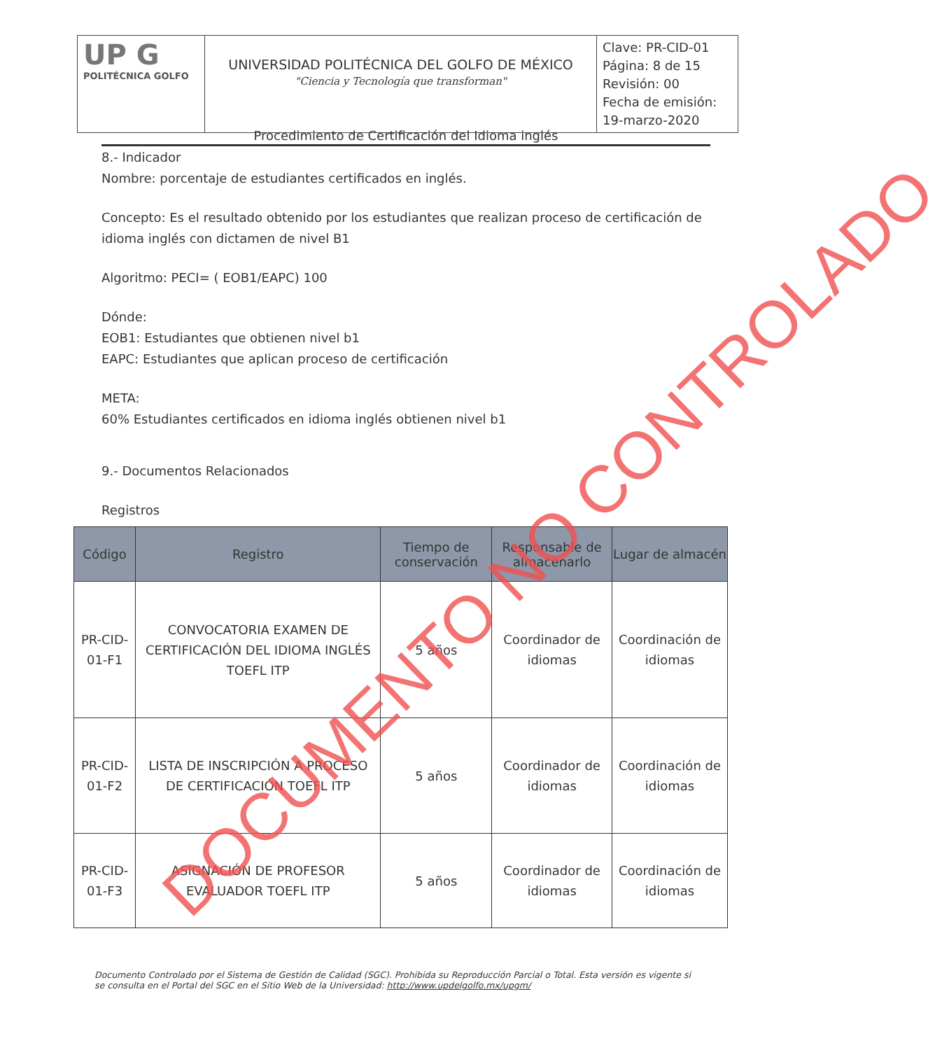| UP G POLITÉCNICA GOLFO | UNIVERSIDAD POLITÉCNICA DEL GOLFO DE MÉXICO "Ciencia y Tecnología que transforman" | Clave: PR-CID-01 Página: 8 de 15 Revisión: 00 Fecha de emisión: 19-marzo-2020 |
Procedimiento de Certificación del Idioma inglés
8.- Indicador
Nombre: porcentaje de estudiantes certificados en inglés.
Concepto: Es el resultado obtenido por los estudiantes que realizan proceso de certificación de idioma inglés con dictamen de nivel B1
Algoritmo: PECI= ( EOB1/EAPC) 100
Dónde:
EOB1: Estudiantes que obtienen nivel b1
EAPC: Estudiantes que aplican proceso de certificación
META:
60% Estudiantes certificados en idioma inglés obtienen nivel b1
9.- Documentos Relacionados
Registros
| Código | Registro | Tiempo de conservación | Responsable de almacenarlo | Lugar de almacén |
| --- | --- | --- | --- | --- |
| PR-CID-01-F1 | CONVOCATORIA EXAMEN DE CERTIFICACIÓN DEL IDIOMA INGLÉS TOEFL ITP | 5 años | Coordinador de idiomas | Coordinación de idiomas |
| PR-CID-01-F2 | LISTA DE INSCRIPCIÓN A PROCESO DE CERTIFICACIÓN TOEFL ITP | 5 años | Coordinador de idiomas | Coordinación de idiomas |
| PR-CID-01-F3 | ASIGNACIÓN DE PROFESOR EVALUADOR TOEFL ITP | 5 años | Coordinador de idiomas | Coordinación de idiomas |
Documento Controlado por el Sistema de Gestión de Calidad (SGC). Prohibida su Reproducción Parcial o Total. Esta versión es vigente si se consulta en el Portal del SGC en el Sitio Web de la Universidad: http://www.updelgolfo.mx/upgm/
DOCUMENTO NO CONTROLADO